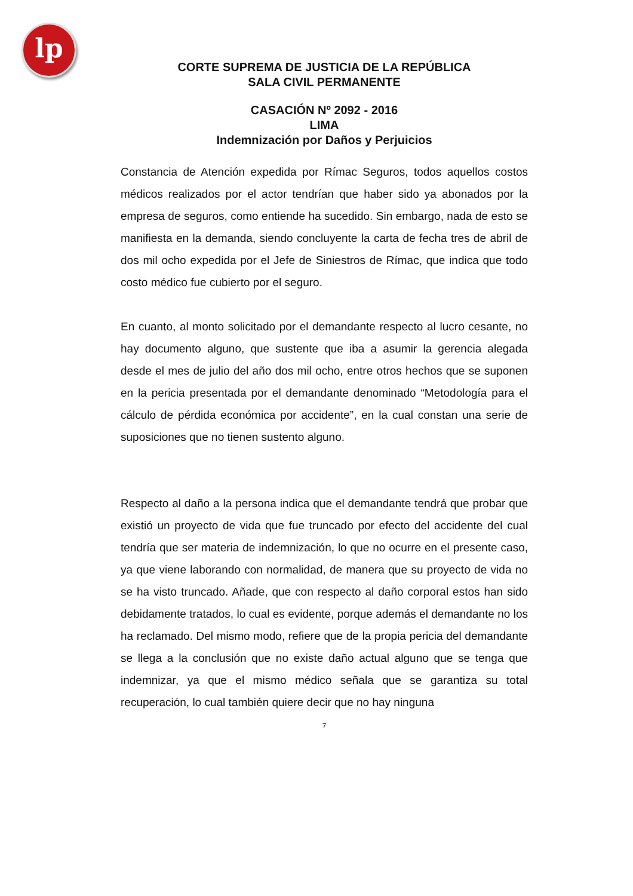lp
CORTE SUPREMA DE JUSTICIA DE LA REPÚBLICA
SALA CIVIL PERMANENTE
CASACIÓN Nº 2092 - 2016
LIMA
Indemnización por Daños y Perjuicios
Constancia de Atención expedida por Rímac Seguros, todos aquellos costos médicos realizados por el actor tendrían que haber sido ya abonados por la empresa de seguros, como entiende ha sucedido. Sin embargo, nada de esto se manifiesta en la demanda, siendo concluyente la carta de fecha tres de abril de dos mil ocho expedida por el Jefe de Siniestros de Rímac, que indica que todo costo médico fue cubierto por el seguro.
En cuanto, al monto solicitado por el demandante respecto al lucro cesante, no hay documento alguno, que sustente que iba a asumir la gerencia alegada desde el mes de julio del año dos mil ocho, entre otros hechos que se suponen en la pericia presentada por el demandante denominado “Metodología para el cálculo de pérdida económica por accidente”, en la cual constan una serie de suposiciones que no tienen sustento alguno.
Respecto al daño a la persona indica que el demandante tendrá que probar que existió un proyecto de vida que fue truncado por efecto del accidente del cual tendría que ser materia de indemnización, lo que no ocurre en el presente caso, ya que viene laborando con normalidad, de manera que su proyecto de vida no se ha visto truncado. Añade, que con respecto al daño corporal estos han sido debidamente tratados, lo cual es evidente, porque además el demandante no los ha reclamado. Del mismo modo, refiere que de la propia pericia del demandante se llega a la conclusión que no existe daño actual alguno que se tenga que indemnizar, ya que el mismo médico señala que se garantiza su total recuperación, lo cual también quiere decir que no hay ninguna
7